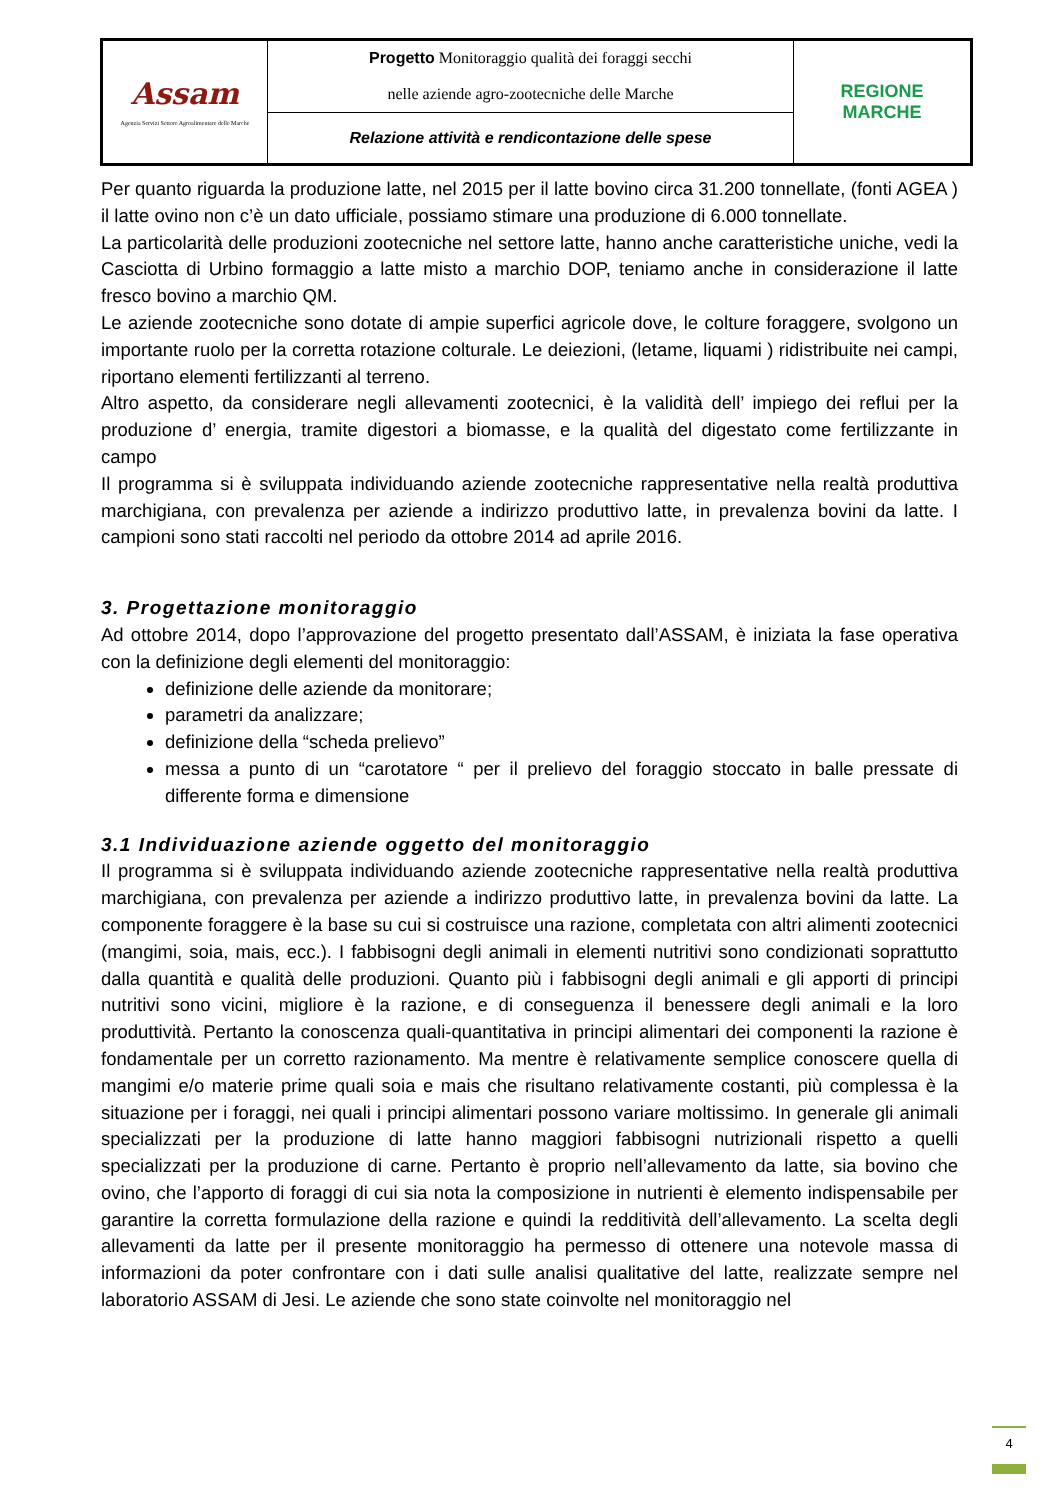| Assam Agenzia Servizi Settore Agroalimentare delle Marche | Progetto Monitoraggio qualità dei foraggi secchi nelle aziende agro-zootecniche delle Marche | REGIONE MARCHE |
| | Relazione attività e rendicontazione delle spese | |
Per quanto riguarda la produzione latte, nel 2015 per il latte bovino circa 31.200 tonnellate, (fonti AGEA ) il latte ovino non c’è un dato ufficiale, possiamo stimare una produzione di 6.000 tonnellate.
La particolarità delle produzioni zootecniche nel settore latte, hanno anche caratteristiche uniche, vedi la Casciotta di Urbino formaggio a latte misto a marchio DOP, teniamo anche in considerazione il latte fresco bovino a marchio QM.
Le aziende zootecniche sono dotate di ampie superfici agricole dove, le colture foraggere, svolgono un importante ruolo per la corretta rotazione colturale. Le deiezioni, (letame, liquami ) ridistribuite nei campi, riportano elementi fertilizzanti al terreno.
Altro aspetto, da considerare negli allevamenti zootecnici, è la validità dell’ impiego dei reflui per la produzione d’ energia, tramite digestori a biomasse, e la qualità del digestato come fertilizzante in campo
Il programma si è sviluppata individuando aziende zootecniche rappresentative nella realtà produttiva marchigiana, con prevalenza per aziende a indirizzo produttivo latte, in prevalenza bovini da latte. I campioni sono stati raccolti nel periodo da ottobre 2014 ad aprile 2016.
3. Progettazione monitoraggio
Ad ottobre 2014, dopo l’approvazione del progetto presentato dall’ASSAM, è iniziata la fase operativa con la definizione degli elementi del monitoraggio:
definizione delle aziende da monitorare;
parametri da analizzare;
definizione della “scheda prelievo”
messa a punto di un “carotatore “ per il prelievo del foraggio stoccato in balle pressate di differente forma e dimensione
3.1 Individuazione aziende oggetto del monitoraggio
Il programma si è sviluppata individuando aziende zootecniche rappresentative nella realtà produttiva marchigiana, con prevalenza per aziende a indirizzo produttivo latte, in prevalenza bovini da latte. La componente foraggere è la base su cui si costruisce una razione, completata con altri alimenti zootecnici (mangimi, soia, mais, ecc.). I fabbisogni degli animali in elementi nutritivi sono condizionati soprattutto dalla quantità e qualità delle produzioni. Quanto più i fabbisogni degli animali e gli apporti di principi nutritivi sono vicini, migliore è la razione, e di conseguenza il benessere degli animali e la loro produttività. Pertanto la conoscenza quali-quantitativa in principi alimentari dei componenti la razione è fondamentale per un corretto razionamento. Ma mentre è relativamente semplice conoscere quella di mangimi e/o materie prime quali soia e mais che risultano relativamente costanti, più complessa è la situazione per i foraggi, nei quali i principi alimentari possono variare moltissimo. In generale gli animali specializzati per la produzione di latte hanno maggiori fabbisogni nutrizionali rispetto a quelli specializzati per la produzione di carne. Pertanto è proprio nell’allevamento da latte, sia bovino che ovino, che l’apporto di foraggi di cui sia nota la composizione in nutrienti è elemento indispensabile per garantire la corretta formulazione della razione e quindi la redditività dell’allevamento. La scelta degli allevamenti da latte per il presente monitoraggio ha permesso di ottenere una notevole massa di informazioni da poter confrontare con i dati sulle analisi qualitative del latte, realizzate sempre nel laboratorio ASSAM di Jesi. Le aziende che sono state coinvolte nel monitoraggio nel
4